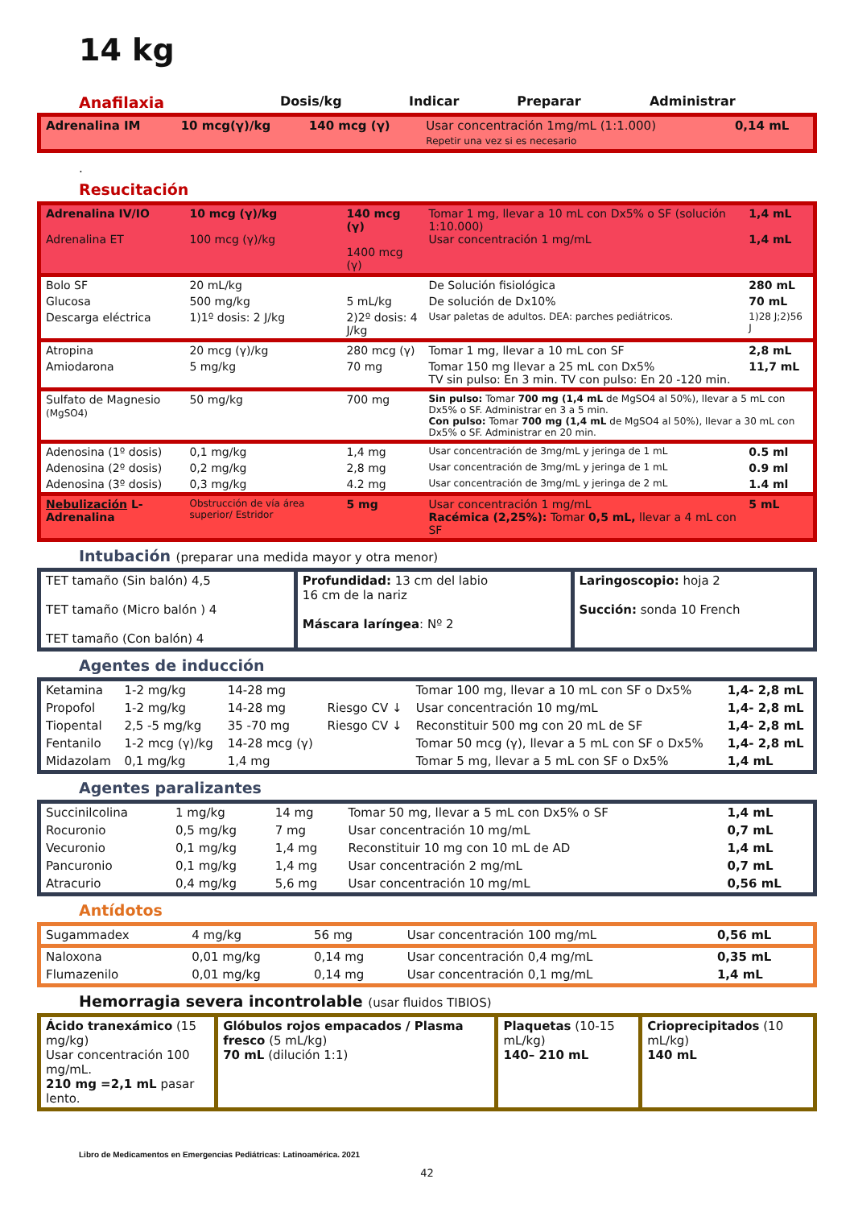14 kg
| Anafilaxia | Dosis/kg | Indicar | Preparar | Administrar |
| --- | --- | --- | --- | --- |
| Adrenalina IM | 10 mcg(γ)/kg | 140 mcg (γ) | Usar concentración 1mg/mL (1:1.000) Repetir una vez si es necesario | 0,14 mL |
.
Resucitación
| Adrenalina IV/IO Adrenalina ET | 10 mcg (γ)/kg 100 mcg (γ)/kg | 140 mcg (γ) 1400 mcg (γ) | Tomar 1 mg, llevar a 10 mL con Dx5% o SF (solución 1:10.000) Usar concentración 1 mg/mL | 1,4 mL 1,4 mL |
| Bolo SF | 20 mL/kg | | De Solución fisiológica | 280 mL |
| Glucosa | 500 mg/kg | 5 mL/kg | De solución de Dx10% | 70 mL |
| Descarga eléctrica | 1)1º dosis: 2 J/kg | 2)2º dosis: 4 J/kg | Usar paletas de adultos. DEA: parches pediátricos. | 1)28 J;2)56 J |
| Atropina | 20 mcg (γ)/kg | 280 mcg (γ) | Tomar 1 mg, llevar a 10 mL con SF | 2,8 mL |
| Amiodarona | 5 mg/kg | 70 mg | Tomar 150 mg llevar a 25 mL con Dx5% TV sin pulso: En 3 min. TV con pulso: En 20 -120 min. | 11,7 mL |
| Sulfato de Magnesio (MgSO4) | 50 mg/kg | 700 mg | Sin pulso: Tomar 700 mg (1,4 mL de MgSO4 al 50%), llevar a 5 mL con Dx5% o SF. Administrar en 3 a 5 min. Con pulso: Tomar 700 mg (1,4 mL de MgSO4 al 50%), llevar a 30 mL con Dx5% o SF. Administrar en 20 min. | |
| Adenosina (1º dosis) | 0,1 mg/kg | 1,4 mg | Usar concentración de 3mg/mL y jeringa de 1 mL | 0.5 ml |
| Adenosina (2º dosis) | 0,2 mg/kg | 2,8 mg | Usar concentración de 3mg/mL y jeringa de 1 mL | 0.9 ml |
| Adenosina (3º dosis) | 0,3 mg/kg | 4.2 mg | Usar concentración de 3mg/mL y jeringa de 2 mL | 1.4 ml |
| Nebulización L-Adrenalina | Obstrucción de vía área superior/ Estridor | 5 mg | Usar concentración 1 mg/mL Racémica (2,25%): Tomar 0,5 mL, llevar a 4 mL con SF | 5 mL |
Intubación (preparar una medida mayor y otra menor)
| TET tamaño (Sin balón) 4,5 TET tamaño (Micro balón ) 4 TET tamaño (Con balón) 4 | Profundidad: 13 cm del labio 16 cm de la nariz Máscara laríngea : Nº 2 | Laringoscopio: hoja 2 Succión: sonda 10 French |
Agentes de inducción
| Ketamina | 1-2 mg/kg | 14-28 mg | | Tomar 100 mg, llevar a 10 mL con SF o Dx5% | 1,4- 2,8 mL |
| Propofol | 1-2 mg/kg | 14-28 mg | Riesgo CV ↓ | Usar concentración 10 mg/mL | 1,4- 2,8 mL |
| Tiopental | 2,5 -5 mg/kg | 35 -70 mg | Riesgo CV ↓ | Reconstituir 500 mg con 20 mL de SF | 1,4- 2,8 mL |
| Fentanilo | 1-2 mcg (γ)/kg | 14-28 mcg (γ) | | Tomar 50 mcg (γ), llevar a 5 mL con SF o Dx5% | 1,4- 2,8 mL |
| Midazolam | 0,1 mg/kg | 1,4 mg | | Tomar 5 mg, llevar a 5 mL con SF o Dx5% | 1,4 mL |
Agentes paralizantes
| Succinilcolina | 1 mg/kg | 14 mg | Tomar 50 mg, llevar a 5 mL con Dx5% o SF | 1,4 mL |
| Rocuronio | 0,5 mg/kg | 7 mg | Usar concentración 10 mg/mL | 0,7 mL |
| Vecuronio | 0,1 mg/kg | 1,4 mg | Reconstituir 10 mg con 10 mL de AD | 1,4 mL |
| Pancuronio | 0,1 mg/kg | 1,4 mg | Usar concentración 2 mg/mL | 0,7 mL |
| Atracurio | 0,4 mg/kg | 5,6 mg | Usar concentración 10 mg/mL | 0,56 mL |
Antídotos
| Sugammadex | 4 mg/kg | 56 mg | Usar concentración 100 mg/mL | 0,56 mL |
| Naloxona | 0,01 mg/kg | 0,14 mg | Usar concentración 0,4 mg/mL | 0,35 mL |
| Flumazenilo | 0,01 mg/kg | 0,14 mg | Usar concentración 0,1 mg/mL | 1,4 mL |
Hemorragia severa incontrolable (usar fluidos TIBIOS)
| Ácido tranexámico (15 mg/kg) Usar concentración 100 mg/mL. 210 mg =2,1 mL pasar lento. | Glóbulos rojos empacados / Plasma fresco (5 mL/kg) 70 mL (dilución 1:1) | Plaquetas (10-15 mL/kg) 140– 210 mL | Crioprecipitados (10 mL/kg) 140 mL |
Libro de Medicamentos en Emergencias Pediátricas: Latinoamérica. 2021
42